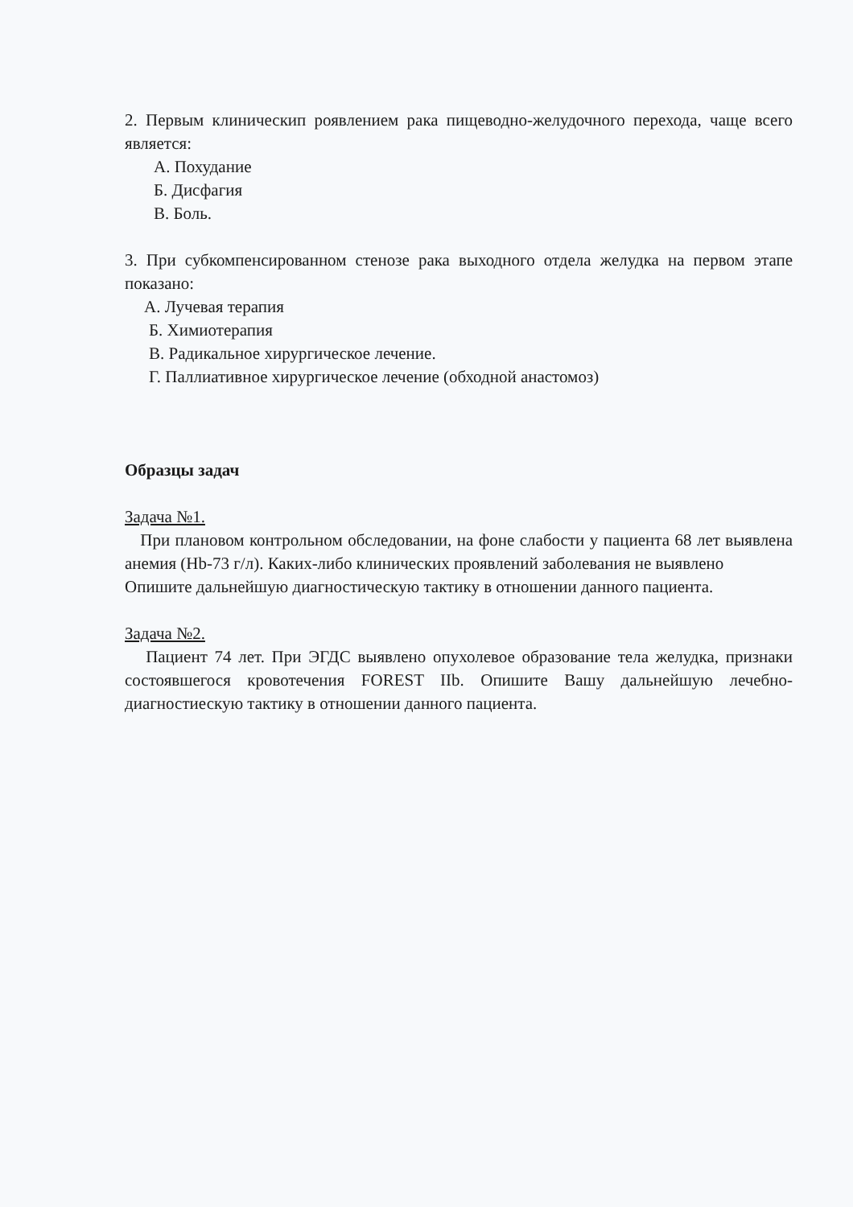2. Первым клиническип роявлением рака пищеводно-желудочного перехода, чаще всего является:
А. Похудание
Б. Дисфагия
В. Боль.
3. При субкомпенсированном стенозе рака выходного отдела желудка на первом этапе показано:
А. Лучевая терапия
Б. Химиотерапия
В. Радикальное хирургическое лечение.
Г. Паллиативное хирургическое лечение (обходной анастомоз)
Образцы задач
Задача №1.
При плановом контрольном обследовании, на фоне слабости у пациента 68 лет выявлена анемия (Hb-73 г/л). Каких-либо клинических проявлений заболевания не выявлено
Опишите дальнейшую диагностическую тактику в отношении данного пациента.
Задача №2.
Пациент 74 лет. При ЭГДС выявлено опухолевое образование тела желудка, признаки состоявшегося кровотечения FOREST IIb. Опишите Вашу дальнейшую лечебно-диагностиескую тактику в отношении данного пациента.